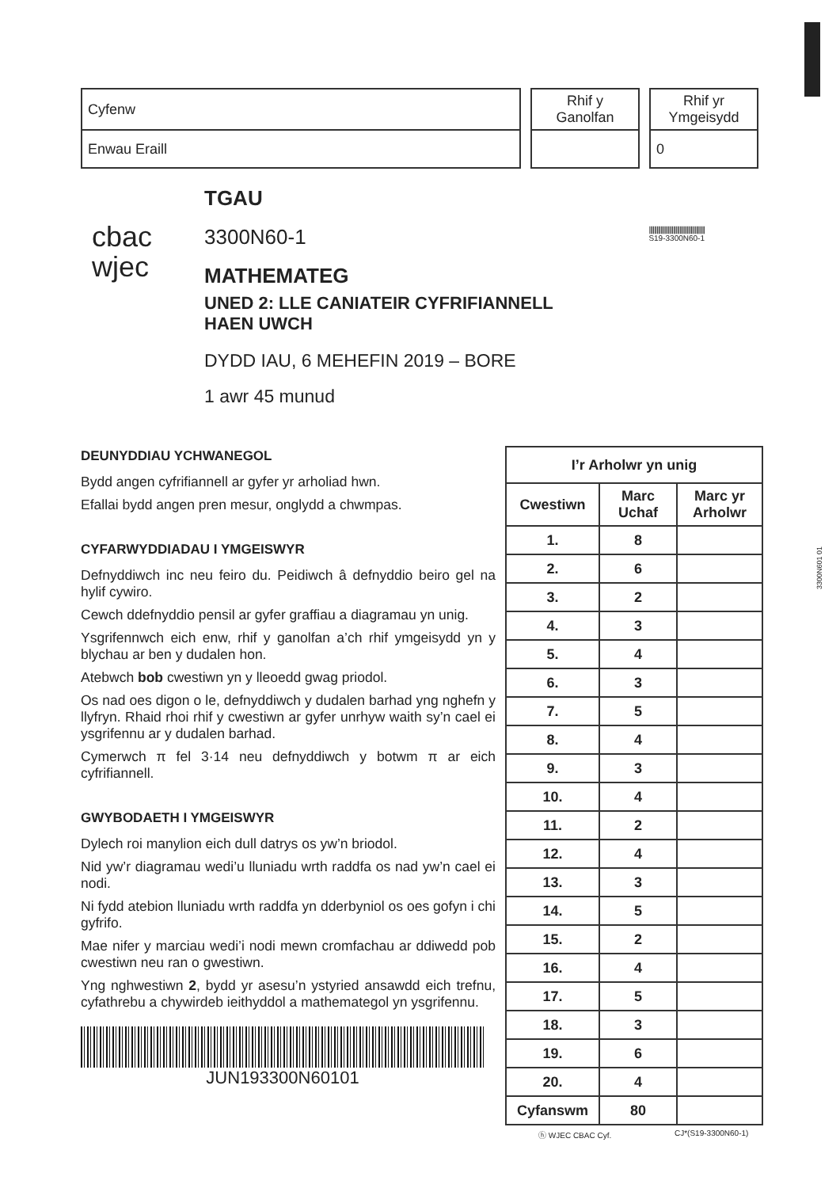| Cyfenw |
| Enwau Eraill |
| Rhif y Ganolfan |
| Rhif yr Ymgeisydd |
| 0 |
cbac
wjec
TGAU
3300N60-1 ||||||||||||||||||||||||||||||||||||||||||||
S19-3300N60-1
MATHEMATEG
UNED 2: LLE CANIATEIR CYFRIFIANNELL
HAEN UWCH
DYDD IAU, 6 MEHEFIN 2019 – BORE
1 awr 45 munud
3300N601 01
DEUNYDDIAU YCHWANEGOL
Bydd angen cyfrifiannell ar gyfer yr arholiad hwn.
Efallai bydd angen pren mesur, onglydd a chwmpas.
CYFARWYDDIADAU I YMGEISWYR
Defnyddiwch inc neu feiro du. Peidiwch â defnyddio beiro gel na hylif cywiro.
Cewch ddefnyddio pensil ar gyfer graffiau a diagramau yn unig.
Ysgrifennwch eich enw, rhif y ganolfan a’ch rhif ymgeisydd yn y blychau ar ben y dudalen hon.
Atebwch bob cwestiwn yn y lleoedd gwag priodol.
Os nad oes digon o le, defnyddiwch y dudalen barhad yng nghefn y llyfryn. Rhaid rhoi rhif y cwestiwn ar gyfer unrhyw waith sy’n cael ei ysgrifennu ar y dudalen barhad.
Cymerwch π fel 3·14 neu defnyddiwch y botwm π ar eich cyfrifiannell.
GWYBODAETH I YMGEISWYR
Dylech roi manylion eich dull datrys os yw’n briodol.
Nid yw’r diagramau wedi’u lluniadu wrth raddfa os nad yw’n cael ei nodi.
Ni fydd atebion lluniadu wrth raddfa yn dderbyniol os oes gofyn i chi gyfrifo.
Mae nifer y marciau wedi’i nodi mewn cromfachau ar ddiwedd pob cwestiwn neu ran o gwestiwn.
Yng nghwestiwn 2, bydd yr asesu’n ystyried ansawdd eich trefnu, cyfathrebu a chywirdeb ieithyddol a mathemategol yn ysgrifennu.
JUN193300N60101
| I’r Arholwr yn unig | | |
| --- | --- | --- |
| Cwestiwn | Marc Uchaf | Marc yr Arholwr |
| 1. | 8 | |
| 2. | 6 | |
| 3. | 2 | |
| 4. | 3 | |
| 5. | 4 | |
| 6. | 3 | |
| 7. | 5 | |
| 8. | 4 | |
| 9. | 3 | |
| 10. | 4 | |
| 11. | 2 | |
| 12. | 4 | |
| 13. | 3 | |
| 14. | 5 | |
| 15. | 2 | |
| 16. | 4 | |
| 17. | 5 | |
| 18. | 3 | |
| 19. | 6 | |
| 20. | 4 | |
| Cyfanswm | 80 | |
ⓗ WJEC CBAC Cyf. CJ*(S19-3300N60-1)